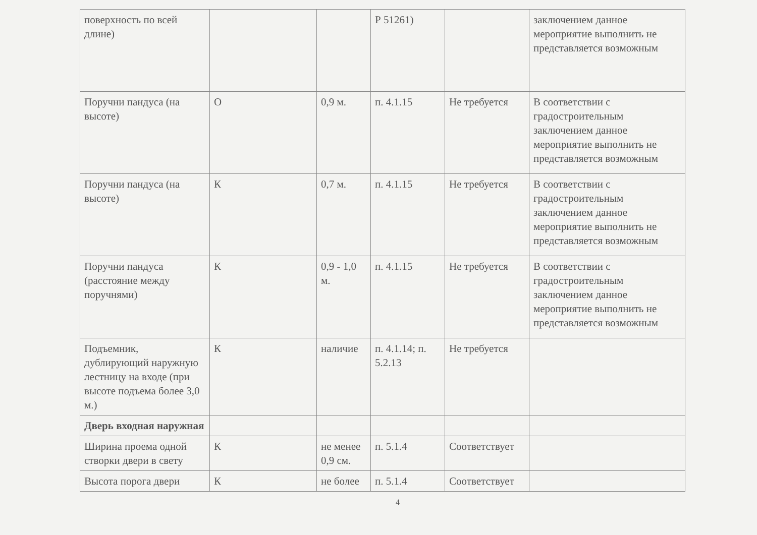| поверхность по всей длине) | | | Р 51261) | | заключением данное мероприятие выполнить не представляется возможным |
| Поручни пандуса (на высоте) | О | 0,9 м. | п. 4.1.15 | Не требуется | В соответствии с градостроительным заключением данное мероприятие выполнить не представляется возможным |
| Поручни пандуса (на высоте) | К | 0,7 м. | п. 4.1.15 | Не требуется | В соответствии с градостроительным заключением данное мероприятие выполнить не представляется возможным |
| Поручни пандуса (расстояние между поручнями) | К | 0,9 - 1,0 м. | п. 4.1.15 | Не требуется | В соответствии с градостроительным заключением данное мероприятие выполнить не представляется возможным |
| Подъемник, дублирующий наружную лестницу на входе (при высоте подъема более 3,0 м.) | К | наличие | п. 4.1.14; п. 5.2.13 | Не требуется | |
| Дверь входная наружная | | | | | |
| Ширина проема одной створки двери в свету | К | не менее 0,9 см. | п. 5.1.4 | Соответствует | |
| Высота порога двери | К | не более | п. 5.1.4 | Соответствует | |
4